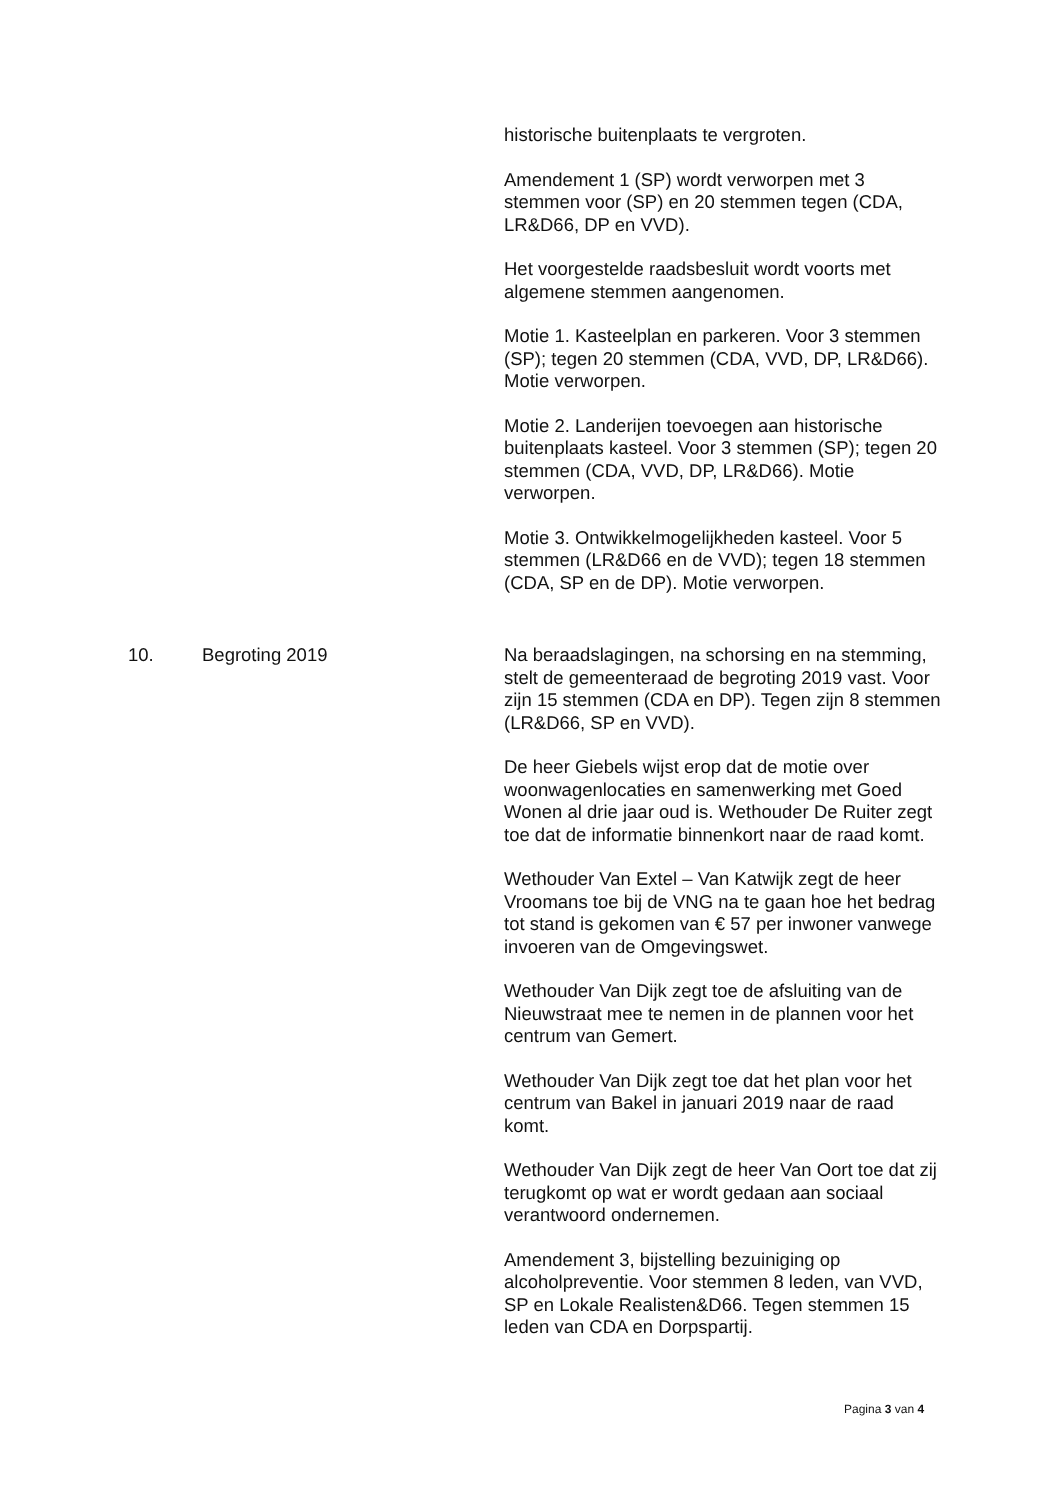historische buitenplaats te vergroten.
Amendement 1 (SP) wordt verworpen met 3 stemmen voor (SP) en 20 stemmen tegen (CDA, LR&D66, DP en VVD).
Het voorgestelde raadsbesluit wordt voorts met algemene stemmen aangenomen.
Motie 1. Kasteelplan en parkeren. Voor 3 stemmen (SP); tegen 20 stemmen (CDA, VVD, DP, LR&D66). Motie verworpen.
Motie 2. Landerijen toevoegen aan historische buitenplaats kasteel. Voor 3 stemmen (SP); tegen 20 stemmen (CDA, VVD, DP, LR&D66). Motie verworpen.
Motie 3. Ontwikkelmogelijkheden kasteel. Voor 5 stemmen (LR&D66 en de VVD); tegen 18 stemmen (CDA, SP en de DP). Motie verworpen.
10. Begroting 2019
Na beraadslagingen, na schorsing en na stemming, stelt de gemeenteraad de begroting 2019 vast. Voor zijn 15 stemmen (CDA en DP). Tegen zijn 8 stemmen (LR&D66, SP en VVD).
De heer Giebels wijst erop dat de motie over woonwagenlocaties en samenwerking met Goed Wonen al drie jaar oud is. Wethouder De Ruiter zegt toe dat de informatie binnenkort naar de raad komt.
Wethouder Van Extel – Van Katwijk zegt de heer Vroomans toe bij de VNG na te gaan hoe het bedrag tot stand is gekomen van € 57 per inwoner vanwege invoeren van de Omgevingswet.
Wethouder Van Dijk zegt toe de afsluiting van de Nieuwstraat mee te nemen in de plannen voor het centrum van Gemert.
Wethouder Van Dijk zegt toe dat het plan voor het centrum van Bakel in januari 2019 naar de raad komt.
Wethouder Van Dijk zegt de heer Van Oort toe dat zij terugkomt op wat er wordt gedaan aan sociaal verantwoord ondernemen.
Amendement 3, bijstelling bezuiniging op alcoholpreventie. Voor stemmen 8 leden, van VVD, SP en Lokale Realisten&D66. Tegen stemmen 15 leden van CDA en Dorpspartij.
Pagina 3 van 4